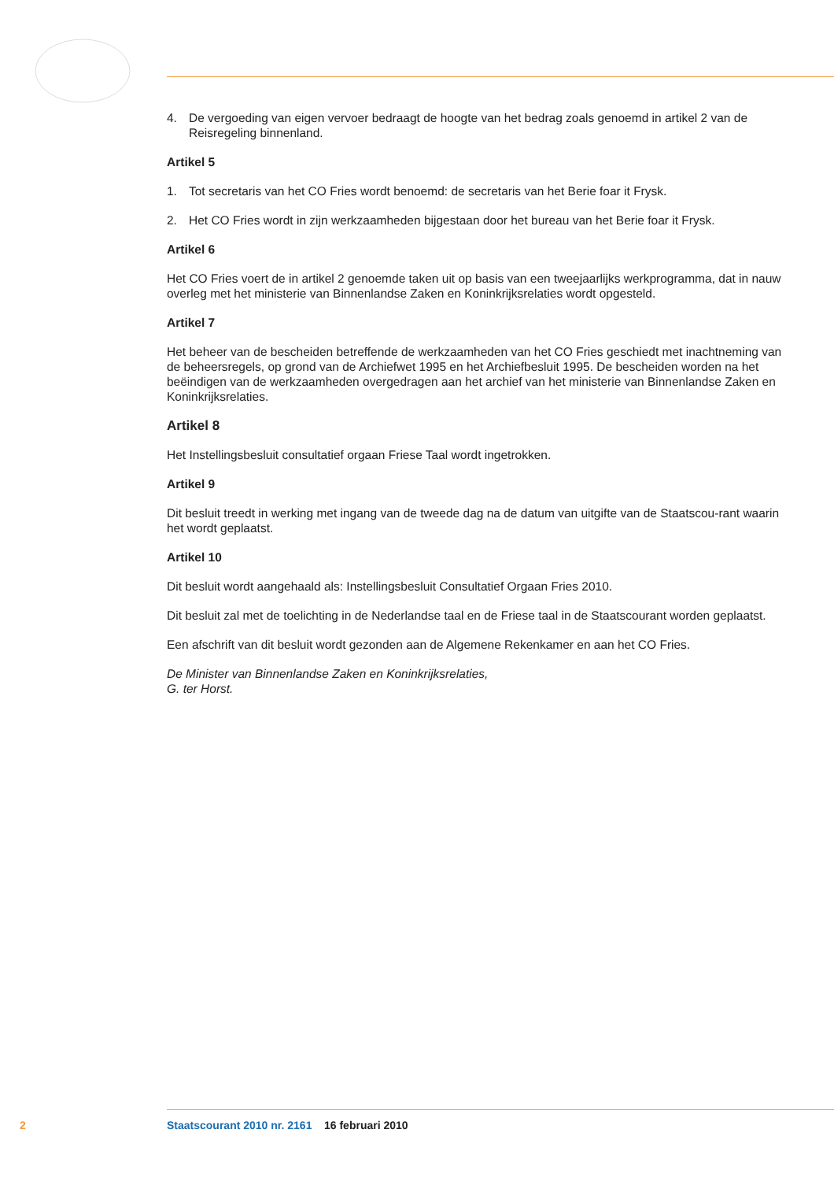4. De vergoeding van eigen vervoer bedraagt de hoogte van het bedrag zoals genoemd in artikel 2 van de Reisregeling binnenland.
Artikel 5
1. Tot secretaris van het CO Fries wordt benoemd: de secretaris van het Berie foar it Frysk.
2. Het CO Fries wordt in zijn werkzaamheden bijgestaan door het bureau van het Berie foar it Frysk.
Artikel 6
Het CO Fries voert de in artikel 2 genoemde taken uit op basis van een tweejaarlijks werkprogramma, dat in nauw overleg met het ministerie van Binnenlandse Zaken en Koninkrijksrelaties wordt opgesteld.
Artikel 7
Het beheer van de bescheiden betreffende de werkzaamheden van het CO Fries geschiedt met inachtneming van de beheersregels, op grond van de Archiefwet 1995 en het Archiefbesluit 1995. De bescheiden worden na het beëindigen van de werkzaamheden overgedragen aan het archief van het ministerie van Binnenlandse Zaken en Koninkrijksrelaties.
Artikel 8
Het Instellingsbesluit consultatief orgaan Friese Taal wordt ingetrokken.
Artikel 9
Dit besluit treedt in werking met ingang van de tweede dag na de datum van uitgifte van de Staatscou-rant waarin het wordt geplaatst.
Artikel 10
Dit besluit wordt aangehaald als: Instellingsbesluit Consultatief Orgaan Fries 2010.
Dit besluit zal met de toelichting in de Nederlandse taal en de Friese taal in de Staatscourant worden geplaatst.
Een afschrift van dit besluit wordt gezonden aan de Algemene Rekenkamer en aan het CO Fries.
De Minister van Binnenlandse Zaken en Koninkrijksrelaties,
G. ter Horst.
2 Staatscourant 2010 nr. 2161 16 februari 2010